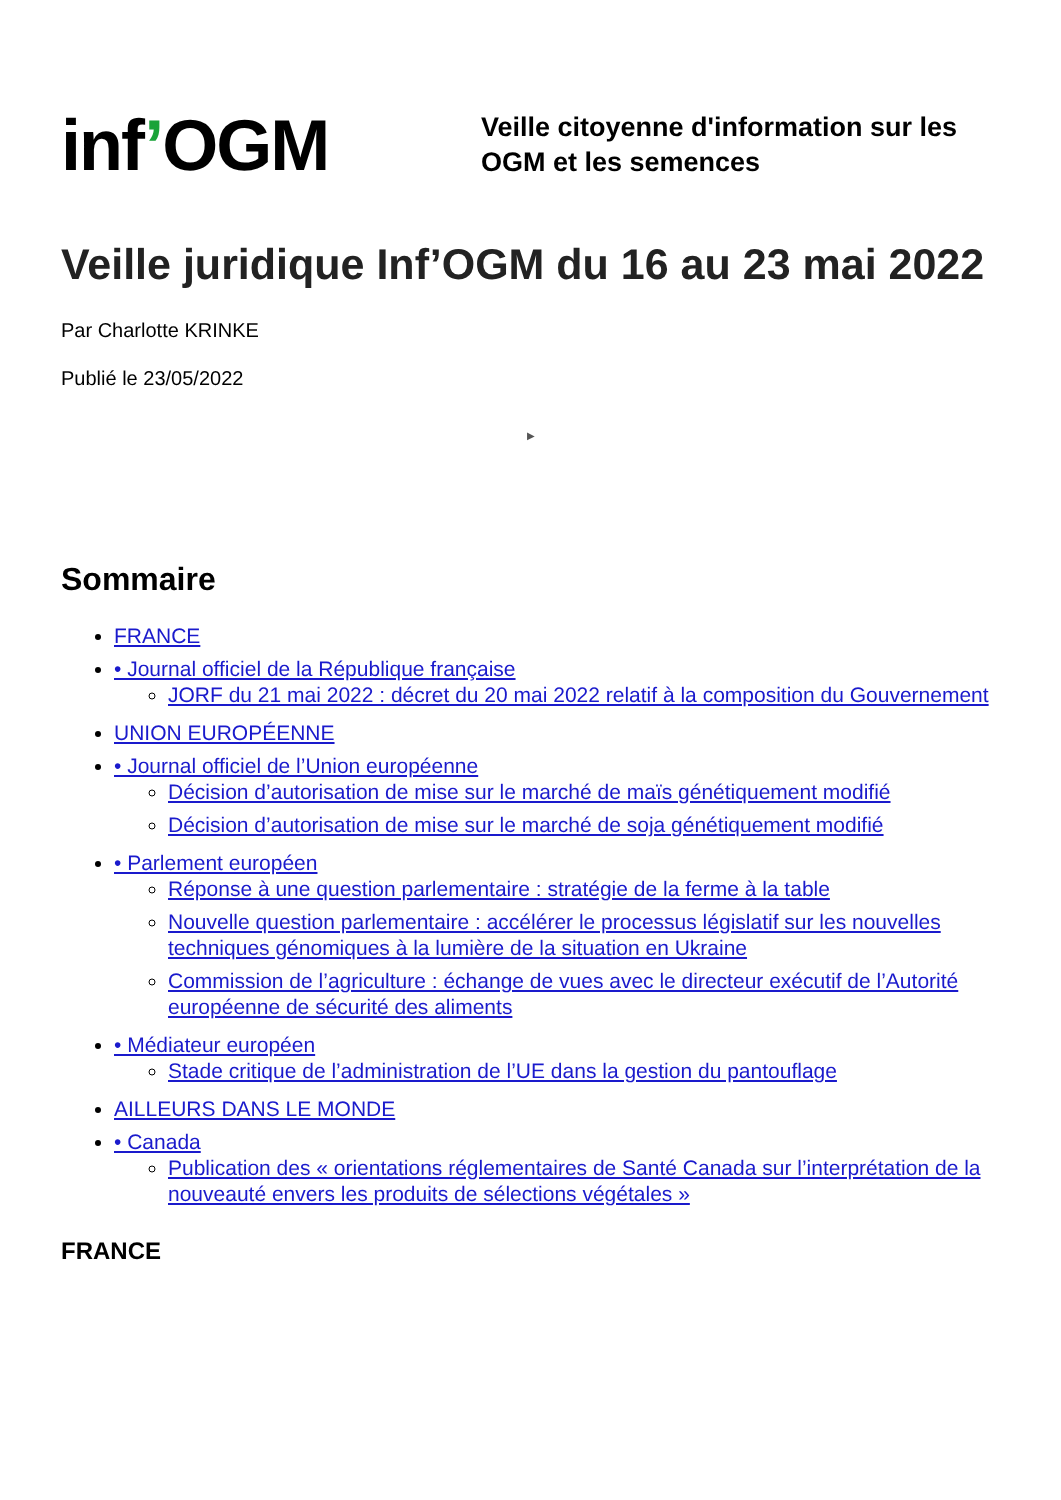inf’OGM
Veille citoyenne d'information sur les
OGM et les semences
Veille juridique Inf’OGM du 16 au 23 mai 2022
Par Charlotte KRINKE
Publié le 23/05/2022
▶
Sommaire
FRANCE
• Journal officiel de la République française
JORF du 21 mai 2022 : décret du 20 mai 2022 relatif à la composition du Gouvernement
UNION EUROPÉENNE
• Journal officiel de l’Union européenne
Décision d’autorisation de mise sur le marché de maïs génétiquement modifié
Décision d’autorisation de mise sur le marché de soja génétiquement modifié
• Parlement européen
Réponse à une question parlementaire : stratégie de la ferme à la table
Nouvelle question parlementaire : accélérer le processus législatif sur les nouvelles techniques génomiques à la lumière de la situation en Ukraine
Commission de l’agriculture : échange de vues avec le directeur exécutif de l’Autorité européenne de sécurité des aliments
• Médiateur européen
Stade critique de l’administration de l’UE dans la gestion du pantouflage
AILLEURS DANS LE MONDE
• Canada
Publication des « orientations réglementaires de Santé Canada sur l’interprétation de la nouveauté envers les produits de sélections végétales »
FRANCE